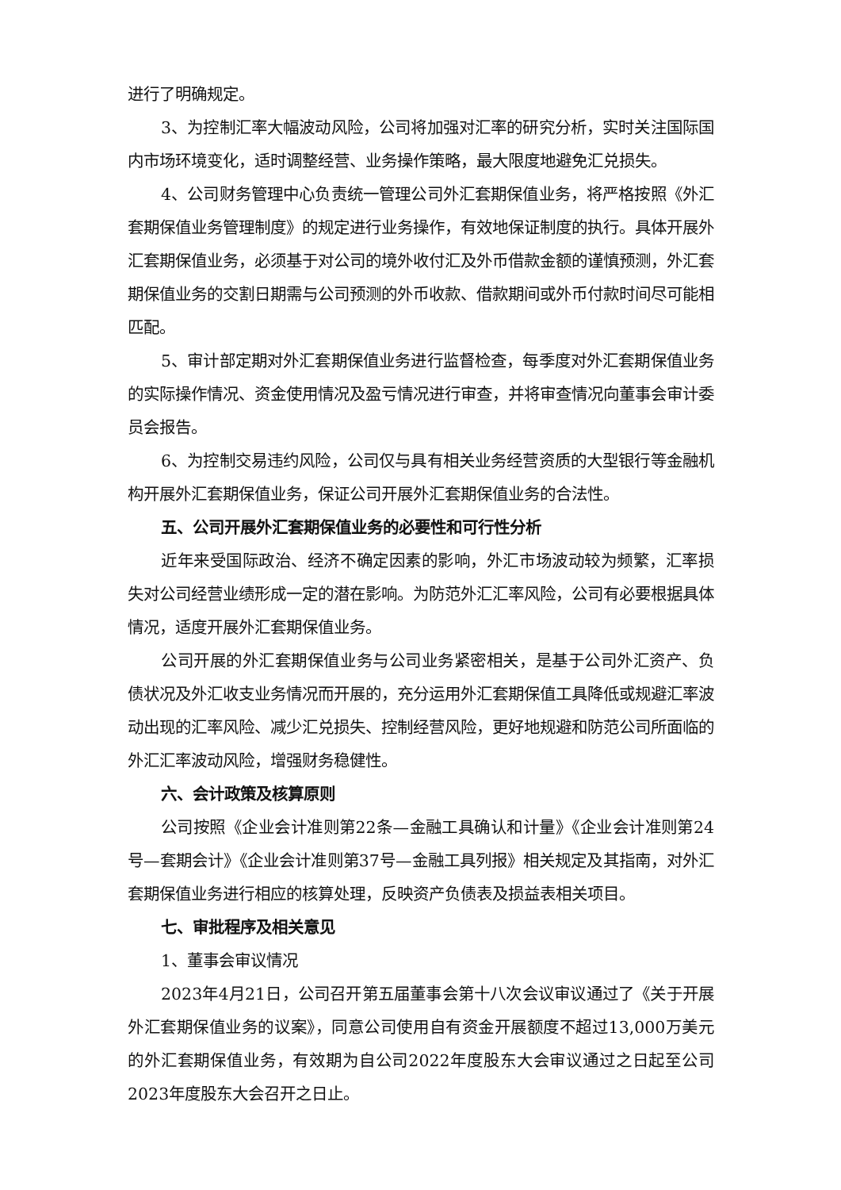进行了明确规定。
3、为控制汇率大幅波动风险，公司将加强对汇率的研究分析，实时关注国际国内市场环境变化，适时调整经营、业务操作策略，最大限度地避免汇兑损失。
4、公司财务管理中心负责统一管理公司外汇套期保值业务，将严格按照《外汇套期保值业务管理制度》的规定进行业务操作，有效地保证制度的执行。具体开展外汇套期保值业务，必须基于对公司的境外收付汇及外币借款金额的谨慎预测，外汇套期保值业务的交割日期需与公司预测的外币收款、借款期间或外币付款时间尽可能相匹配。
5、审计部定期对外汇套期保值业务进行监督检查，每季度对外汇套期保值业务的实际操作情况、资金使用情况及盈亏情况进行审查，并将审查情况向董事会审计委员会报告。
6、为控制交易违约风险，公司仅与具有相关业务经营资质的大型银行等金融机构开展外汇套期保值业务，保证公司开展外汇套期保值业务的合法性。
五、公司开展外汇套期保值业务的必要性和可行性分析
近年来受国际政治、经济不确定因素的影响，外汇市场波动较为频繁，汇率损失对公司经营业绩形成一定的潜在影响。为防范外汇汇率风险，公司有必要根据具体情况，适度开展外汇套期保值业务。
公司开展的外汇套期保值业务与公司业务紧密相关，是基于公司外汇资产、负债状况及外汇收支业务情况而开展的，充分运用外汇套期保值工具降低或规避汇率波动出现的汇率风险、减少汇兑损失、控制经营风险，更好地规避和防范公司所面临的外汇汇率波动风险，增强财务稳健性。
六、会计政策及核算原则
公司按照《企业会计准则第22条—金融工具确认和计量》《企业会计准则第24号—套期会计》《企业会计准则第37号—金融工具列报》相关规定及其指南，对外汇套期保值业务进行相应的核算处理，反映资产负债表及损益表相关项目。
七、审批程序及相关意见
1、董事会审议情况
2023年4月21日，公司召开第五届董事会第十八次会议审议通过了《关于开展外汇套期保值业务的议案》，同意公司使用自有资金开展额度不超过13,000万美元的外汇套期保值业务，有效期为自公司2022年度股东大会审议通过之日起至公司2023年度股东大会召开之日止。